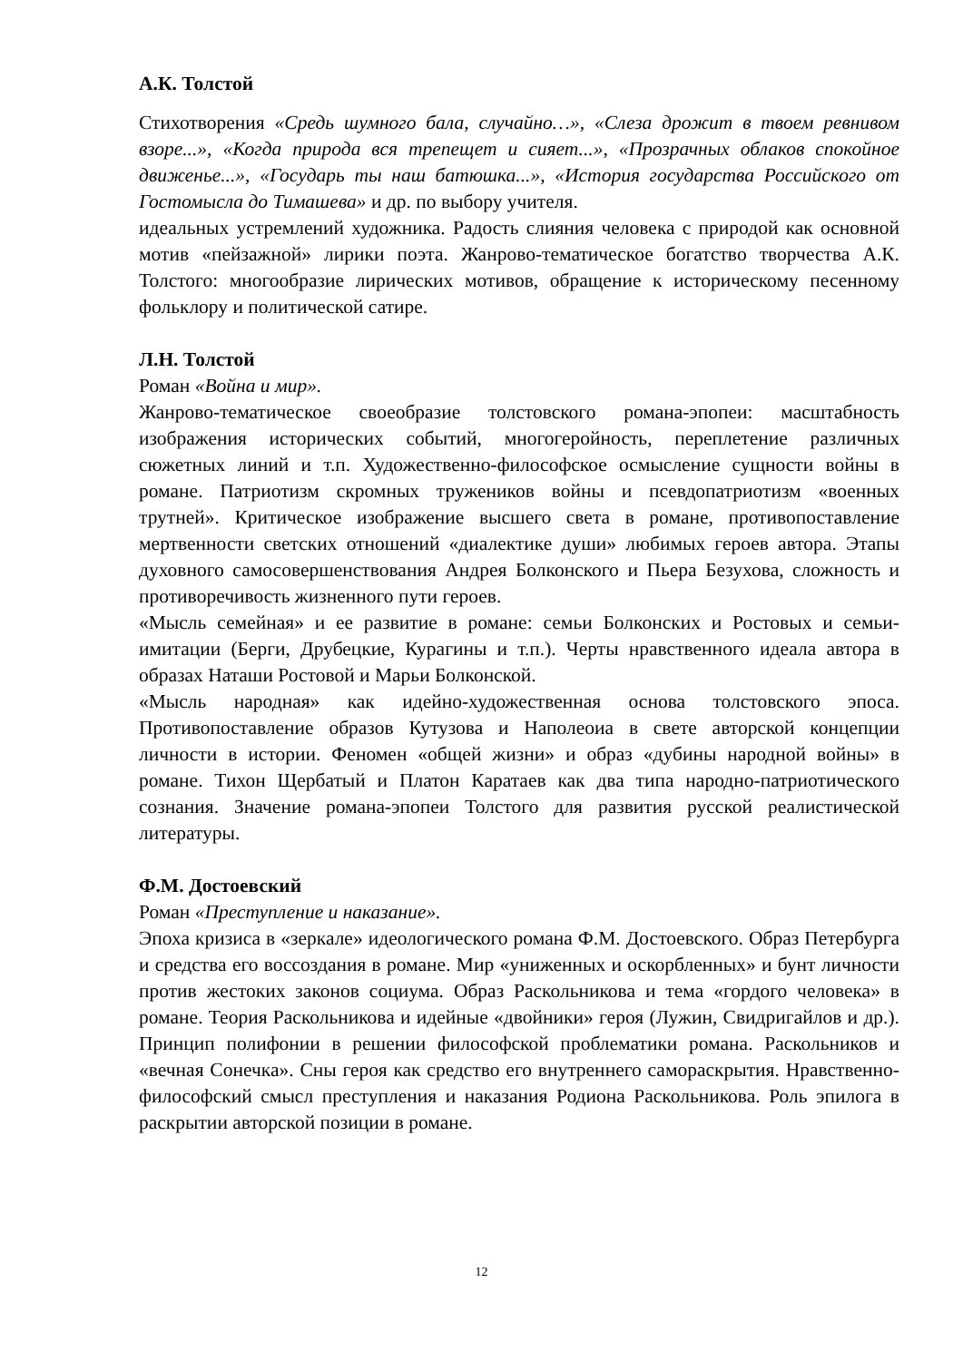А.К. Толстой
Стихотворения «Средь шумного бала, случайно…», «Слеза дрожит в твоем ревнивом взоре...», «Когда природа вся трепещет и сияет...», «Прозрачных облаков спокойное движенье...», «Государь ты наш батюшка...», «История государства Российского от Гостомысла до Тимашева» и др. по выбору учителя.
идеальных устремлений художника. Радость слияния человека с природой как основной мотив «пейзажной» лирики поэта. Жанрово-тематическое богатство творчества А.К. Толстого: многообразие лирических мотивов, обращение к историческому песенному фольклору и политической сатире.
Л.Н. Толстой
Роман «Война и мир».
Жанрово-тематическое своеобразие толстовского романа-эпопеи: масштабность изображения исторических событий, многогеройность, переплетение различных сюжетных линий и т.п. Художественно-философское осмысление сущности войны в романе. Патриотизм скромных тружеников войны и псевдопатриотизм «военных трутней». Критическое изображение высшего света в романе, противопоставление мертвенности светских отношений «диалектике души» любимых героев автора. Этапы духовного самосовершенствования Андрея Болконского и Пьера Безухова, сложность и противоречивость жизненного пути героев.
«Мысль семейная» и ее развитие в романе: семьи Болконских и Ростовых и семьи-имитации (Берги, Друбецкие, Курагины и т.п.). Черты нравственного идеала автора в образах Наташи Ростовой и Марьи Болконской.
«Мысль народная» как идейно-художественная основа толстовского эпоса. Противопоставление образов Кутузова и Наполеоиа в свете авторской концепции личности в истории. Феномен «общей жизни» и образ «дубины народной войны» в романе. Тихон Щербатый и Платон Каратаев как два типа народно-патриотического сознания. Значение романа-эпопеи Толстого для развития русской реалистической литературы.
Ф.М. Достоевский
Роман «Преступление и наказание».
Эпоха кризиса в «зеркале» идеологического романа Ф.М. Достоевского. Образ Петербурга и средства его воссоздания в романе. Мир «униженных и оскорбленных» и бунт личности против жестоких законов социума. Образ Раскольникова и тема «гордого человека» в романе. Теория Раскольникова и идейные «двойники» героя (Лужин, Свидригайлов и др.). Принцип полифонии в решении философской проблематики романа. Раскольников и «вечная Сонечка». Сны героя как средство его внутреннего самораскрытия. Нравственно-философский смысл преступления и наказания Родиона Раскольникова. Роль эпилога в раскрытии авторской позиции в романе.
12